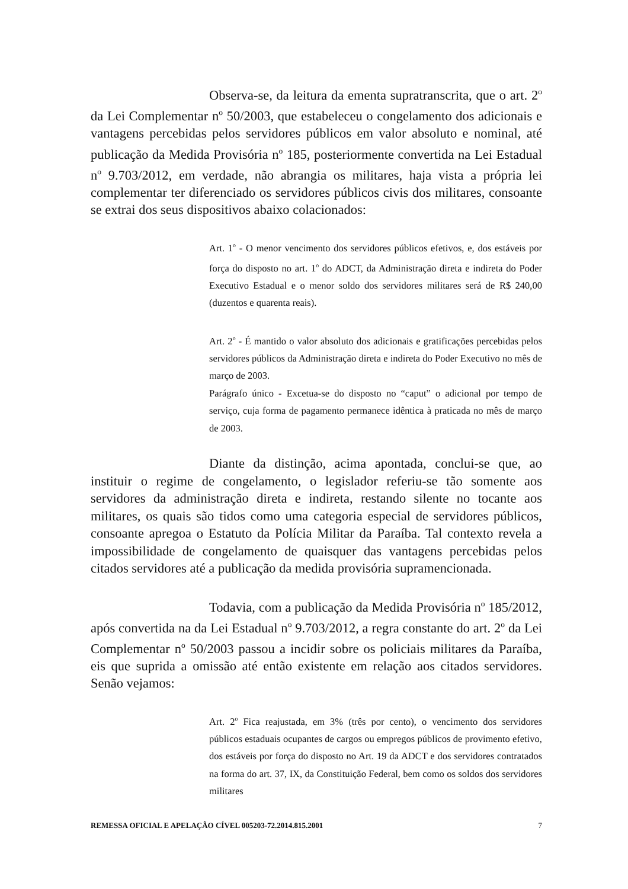Observa-se, da leitura da ementa supratranscrita, que o art. 2<sup>o</sup> da Lei Complementar n<sup>o</sup> 50/2003, que estabeleceu o congelamento dos adicionais e vantagens percebidas pelos servidores públicos em valor absoluto e nominal, até publicação da Medida Provisória n<sup>o</sup> 185, posteriormente convertida na Lei Estadual n<sup>o</sup> 9.703/2012, em verdade, não abrangia os militares, haja vista a própria lei complementar ter diferenciado os servidores públicos civis dos militares, consoante se extrai dos seus dispositivos abaixo colacionados:
Art. 1<sup>o</sup> - O menor vencimento dos servidores públicos efetivos, e, dos estáveis por força do disposto no art. 1<sup>o</sup> do ADCT, da Administração direta e indireta do Poder Executivo Estadual e o menor soldo dos servidores militares será de R$ 240,00 (duzentos e quarenta reais).
Art. 2<sup>o</sup> - É mantido o valor absoluto dos adicionais e gratificações percebidas pelos servidores públicos da Administração direta e indireta do Poder Executivo no mês de março de 2003.
Parágrafo único - Excetua-se do disposto no “caput” o adicional por tempo de serviço, cuja forma de pagamento permanece idêntica à praticada no mês de março de 2003.
Diante da distinção, acima apontada, conclui-se que, ao instituir o regime de congelamento, o legislador referiu-se tão somente aos servidores da administração direta e indireta, restando silente no tocante aos militares, os quais são tidos como uma categoria especial de servidores públicos, consoante apregoa o Estatuto da Polícia Militar da Paraíba. Tal contexto revela a impossibilidade de congelamento de quaisquer das vantagens percebidas pelos citados servidores até a publicação da medida provisória supramencionada.
Todavia, com a publicação da Medida Provisória n<sup>o</sup> 185/2012, após convertida na da Lei Estadual n<sup>o</sup> 9.703/2012, a regra constante do art. 2<sup>o</sup> da Lei Complementar n<sup>o</sup> 50/2003 passou a incidir sobre os policiais militares da Paraíba, eis que suprida a omissão até então existente em relação aos citados servidores. Senão vejamos:
Art. 2<sup>o</sup> Fica reajustada, em 3% (três por cento), o vencimento dos servidores públicos estaduais ocupantes de cargos ou empregos públicos de provimento efetivo, dos estáveis por força do disposto no Art. 19 da ADCT e dos servidores contratados na forma do art. 37, IX, da Constituição Federal, bem como os soldos dos servidores militares
REMESSA OFICIAL E APELAÇÃO CÍVEL 005203-72.2014.815.2001 7